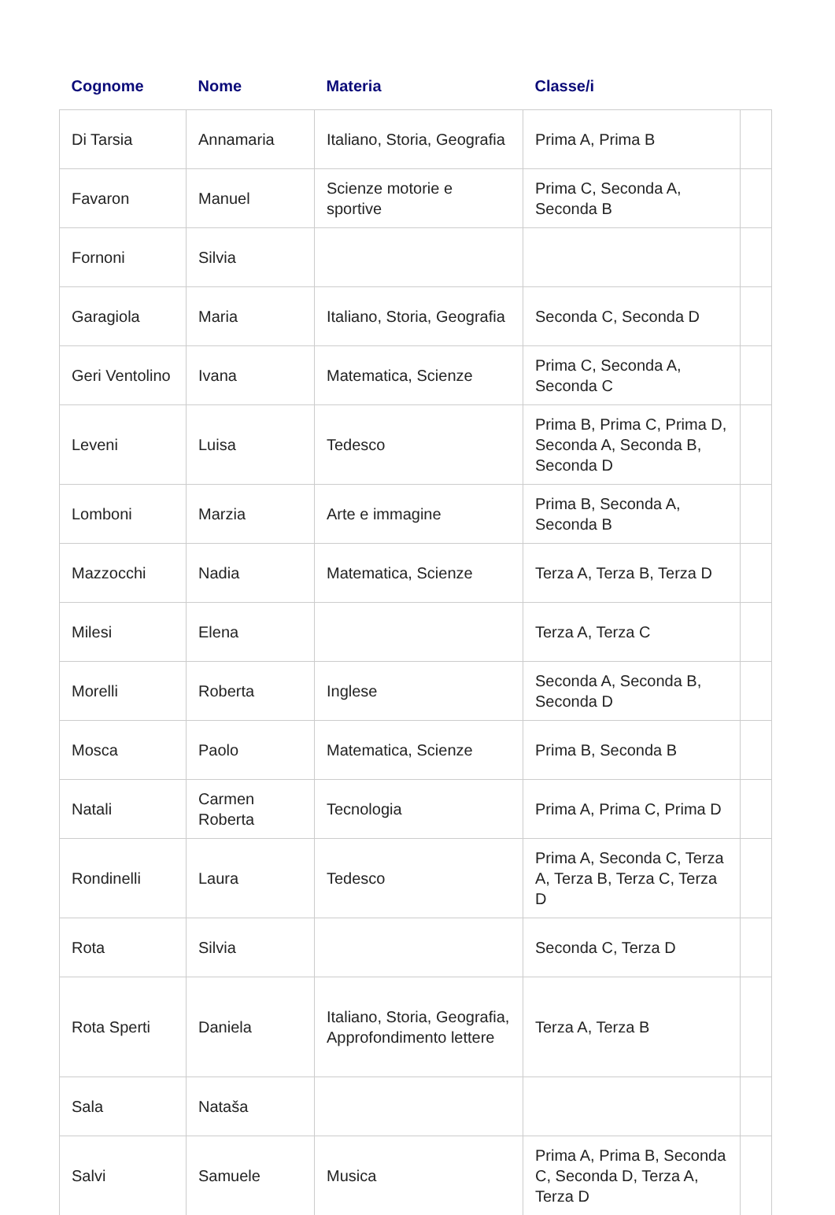| Cognome | Nome | Materia | Classe/i | |
| --- | --- | --- | --- | --- |
| Di Tarsia | Annamaria | Italiano, Storia, Geografia | Prima A, Prima B | |
| Favaron | Manuel | Scienze motorie e sportive | Prima C, Seconda A, Seconda B | |
| Fornoni | Silvia | | | |
| Garagiola | Maria | Italiano, Storia, Geografia | Seconda C, Seconda D | |
| Geri Ventolino | Ivana | Matematica, Scienze | Prima C, Seconda A, Seconda C | |
| Leveni | Luisa | Tedesco | Prima B, Prima C, Prima D, Seconda A, Seconda B, Seconda D | |
| Lomboni | Marzia | Arte e immagine | Prima B, Seconda A, Seconda B | |
| Mazzocchi | Nadia | Matematica, Scienze | Terza A, Terza B, Terza D | |
| Milesi | Elena | | Terza A, Terza C | |
| Morelli | Roberta | Inglese | Seconda A, Seconda B, Seconda D | |
| Mosca | Paolo | Matematica, Scienze | Prima B, Seconda B | |
| Natali | Carmen Roberta | Tecnologia | Prima A, Prima C, Prima D | |
| Rondinelli | Laura | Tedesco | Prima A, Seconda C, Terza A, Terza B, Terza C, Terza D | |
| Rota | Silvia | | Seconda C, Terza D | |
| Rota Sperti | Daniela | Italiano, Storia, Geografia, Approfondimento lettere | Terza A, Terza B | |
| Sala | Nataša | | | |
| Salvi | Samuele | Musica | Prima A, Prima B, Seconda C, Seconda D, Terza A, Terza D | |